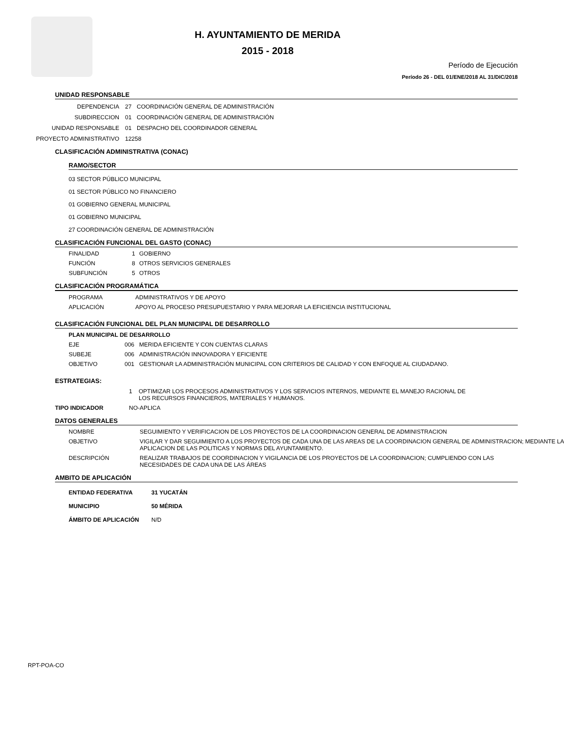H. AYUNTAMIENTO DE MERIDA
2015 - 2018
Período de Ejecución
Período 26 - DEL 01/ENE/2018 AL 31/DIC/2018
UNIDAD RESPONSABLE
DEPENDENCIA 27 COORDINACIÓN GENERAL DE ADMINISTRACIÓN
SUBDIRECCION 01 COORDINACIÓN GENERAL DE ADMINISTRACIÓN
UNIDAD RESPONSABLE 01 DESPACHO DEL COORDINADOR GENERAL
PROYECTO ADMINISTRATIVO 12258
CLASIFICACIÓN ADMINISTRATIVA (CONAC)
RAMO/SECTOR
03 SECTOR PÚBLICO MUNICIPAL
01 SECTOR PÚBLICO NO FINANCIERO
01 GOBIERNO GENERAL MUNICIPAL
01 GOBIERNO MUNICIPAL
27 COORDINACIÓN GENERAL DE ADMINISTRACIÓN
CLASIFICACIÓN FUNCIONAL DEL GASTO (CONAC)
FINALIDAD 1 GOBIERNO
FUNCIÓN 8 OTROS SERVICIOS GENERALES
SUBFUNCIÓN 5 OTROS
CLASIFICACIÓN PROGRAMÁTICA
PROGRAMA ADMINISTRATIVOS Y DE APOYO
APLICACIÓN APOYO AL PROCESO PRESUPUESTARIO Y PARA MEJORAR LA EFICIENCIA INSTITUCIONAL
CLASIFICACIÓN FUNCIONAL DEL PLAN MUNICIPAL DE DESARROLLO
PLAN MUNICIPAL DE DESARROLLO
EJE 006 MERIDA EFICIENTE Y CON CUENTAS CLARAS
SUBEJE 006 ADMINISTRACIÓN INNOVADORA Y EFICIENTE
OBJETIVO 001 GESTIONAR LA ADMINISTRACIÓN MUNICIPAL CON CRITERIOS DE CALIDAD Y CON ENFOQUE AL CIUDADANO.
ESTRATEGIAS:
1 OPTIMIZAR LOS PROCESOS ADMINISTRATIVOS Y LOS SERVICIOS INTERNOS, MEDIANTE EL MANEJO RACIONAL DE
LOS RECURSOS FINANCIEROS, MATERIALES Y HUMANOS.
TIPO INDICADOR NO-APLICA
DATOS GENERALES
NOMBRE SEGUIMIENTO Y VERIFICACION DE LOS PROYECTOS DE LA COORDINACION GENERAL DE ADMINISTRACION
OBJETIVO VIGILAR Y DAR SEGUIMIENTO A LOS PROYECTOS DE CADA UNA DE LAS AREAS DE LA COORDINACION GENERAL DE ADMINISTRACION; MEDIANTE LA APLICACION DE LAS POLITICAS Y NORMAS DEL AYUNTAMIENTO.
DESCRIPCIÓN REALIZAR TRABAJOS DE COORDINACION Y VIGILANCIA DE LOS PROYECTOS DE LA COORDINACION; CUMPLIENDO CON LAS NECESIDADES DE CADA UNA DE LAS ÁREAS
AMBITO DE APLICACIÓN
ENTIDAD FEDERATIVA 31 YUCATÁN
MUNICIPIO 50 MÉRIDA
ÁMBITO DE APLICACIÓN N/D
RPT-POA-CO